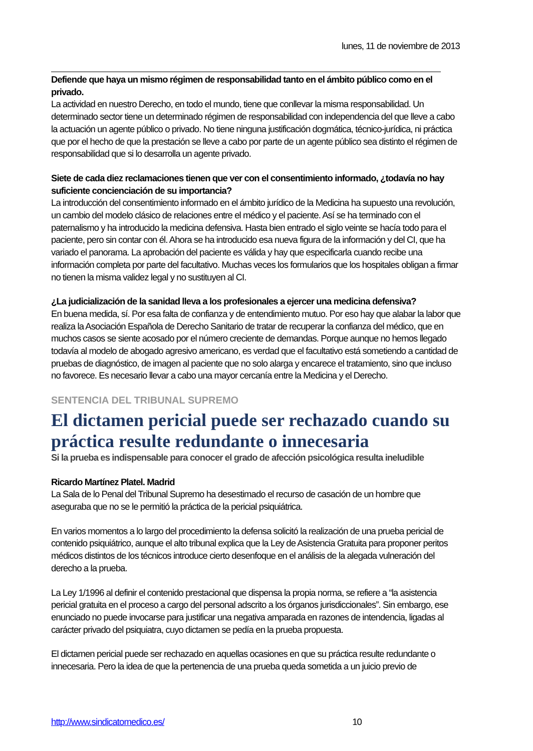lunes, 11 de noviembre de 2013
Defiende que haya un mismo régimen de responsabilidad tanto en el ámbito público como en el privado.
La actividad en nuestro Derecho, en todo el mundo, tiene que conllevar la misma responsabilidad. Un determinado sector tiene un determinado régimen de responsabilidad con independencia del que lleve a cabo la actuación un agente público o privado. No tiene ninguna justificación dogmática, técnico-jurídica, ni práctica que por el hecho de que la prestación se lleve a cabo por parte de un agente público sea distinto el régimen de responsabilidad que si lo desarrolla un agente privado.
Siete de cada diez reclamaciones tienen que ver con el consentimiento informado, ¿todavía no hay suficiente concienciación de su importancia?
La introducción del consentimiento informado en el ámbito jurídico de la Medicina ha supuesto una revolución, un cambio del modelo clásico de relaciones entre el médico y el paciente. Así se ha terminado con el paternalismo y ha introducido la medicina defensiva. Hasta bien entrado el siglo veinte se hacía todo para el paciente, pero sin contar con él. Ahora se ha introducido esa nueva figura de la información y del CI, que ha variado el panorama. La aprobación del paciente es válida y hay que especificarla cuando recibe una información completa por parte del facultativo. Muchas veces los formularios que los hospitales obligan a firmar no tienen la misma validez legal y no sustituyen al CI.
¿La judicialización de la sanidad lleva a los profesionales a ejercer una medicina defensiva?
En buena medida, sí. Por esa falta de confianza y de entendimiento mutuo. Por eso hay que alabar la labor que realiza la Asociación Española de Derecho Sanitario de tratar de recuperar la confianza del médico, que en muchos casos se siente acosado por el número creciente de demandas. Porque aunque no hemos llegado todavía al modelo de abogado agresivo americano, es verdad que el facultativo está sometiendo a cantidad de pruebas de diagnóstico, de imagen al paciente que no solo alarga y encarece el tratamiento, sino que incluso no favorece. Es necesario llevar a cabo una mayor cercanía entre la Medicina y el Derecho.
SENTENCIA DEL TRIBUNAL SUPREMO
El dictamen pericial puede ser rechazado cuando su práctica resulte redundante o innecesaria
Si la prueba es indispensable para conocer el grado de afección psicológica resulta ineludible
Ricardo Martínez Platel. Madrid
La Sala de lo Penal del Tribunal Supremo ha desestimado el recurso de casación de un hombre que aseguraba que no se le permitió la práctica de la pericial psiquiátrica.
En varios momentos a lo largo del procedimiento la defensa solicitó la realización de una prueba pericial de contenido psiquiátrico, aunque el alto tribunal explica que la Ley de Asistencia Gratuita para proponer peritos médicos distintos de los técnicos introduce cierto desenfoque en el análisis de la alegada vulneración del derecho a la prueba.
La Ley 1/1996 al definir el contenido prestacional que dispensa la propia norma, se refiere a “la asistencia pericial gratuita en el proceso a cargo del personal adscrito a los órganos jurisdiccionales”. Sin embargo, ese enunciado no puede invocarse para justificar una negativa amparada en razones de intendencia, ligadas al carácter privado del psiquiatra, cuyo dictamen se pedía en la prueba propuesta.
El dictamen pericial puede ser rechazado en aquellas ocasiones en que su práctica resulte redundante o innecesaria. Pero la idea de que la pertenencia de una prueba queda sometida a un juicio previo de
http://www.sindicatomedico.es/ 10